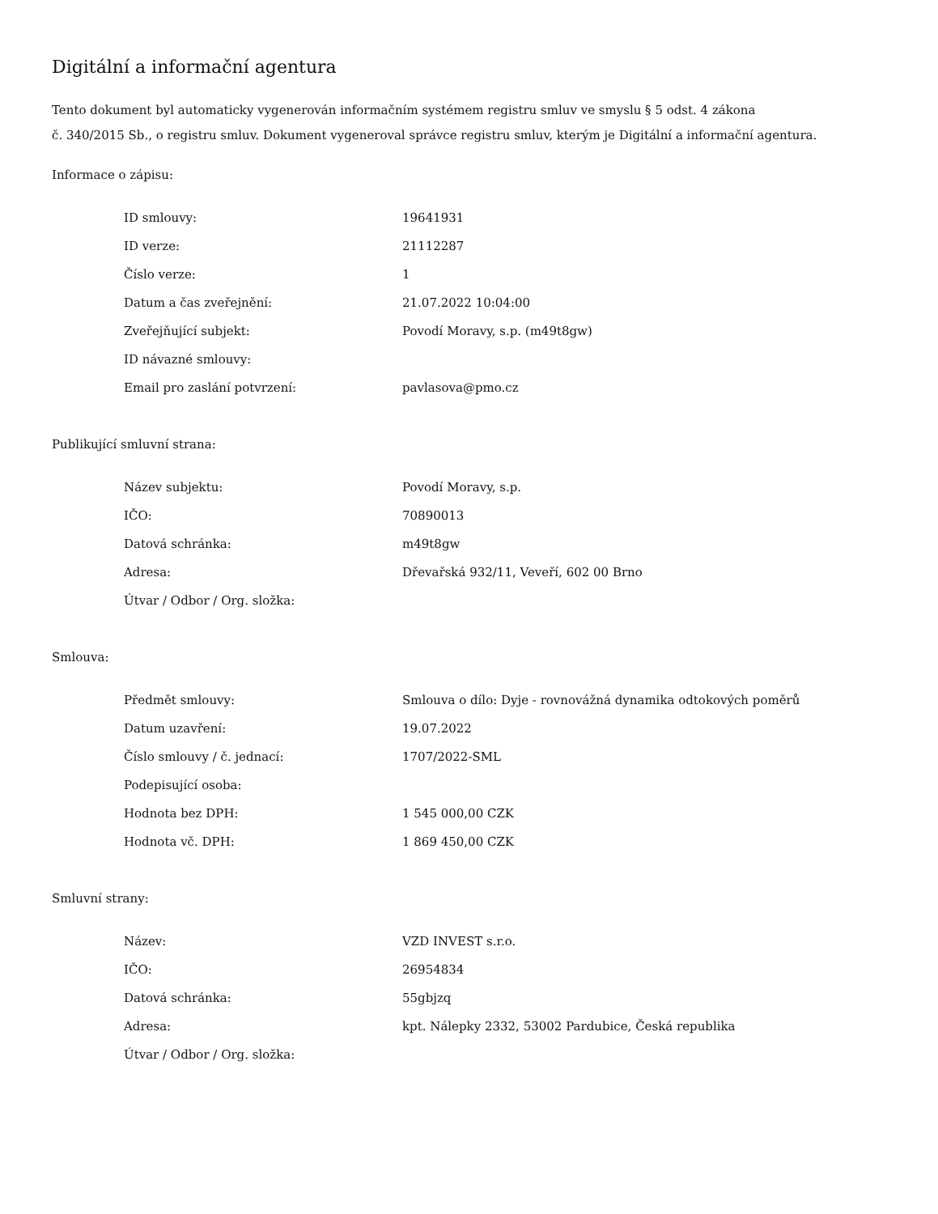Digitální a informační agentura
Tento dokument byl automaticky vygenerován informačním systémem registru smluv ve smyslu § 5 odst. 4 zákona
č. 340/2015 Sb., o registru smluv. Dokument vygeneroval správce registru smluv, kterým je Digitální a informační agentura.
Informace o zápisu:
| ID smlouvy: | 19641931 |
| ID verze: | 21112287 |
| Číslo verze: | 1 |
| Datum a čas zveřejnění: | 21.07.2022 10:04:00 |
| Zveřejňující subjekt: | Povodí Moravy, s.p. (m49t8gw) |
| ID návazné smlouvy: | |
| Email pro zaslání potvrzení: | pavlasova@pmo.cz |
Publikující smluvní strana:
| Název subjektu: | Povodí Moravy, s.p. |
| IČO: | 70890013 |
| Datová schránka: | m49t8gw |
| Adresa: | Dřevařská 932/11, Veveří, 602 00 Brno |
| Útvar / Odbor / Org. složka: | |
Smlouva:
| Předmět smlouvy: | Smlouva o dílo: Dyje - rovnovážná dynamika odtokových poměrů |
| Datum uzavření: | 19.07.2022 |
| Číslo smlouvy / č. jednací: | 1707/2022-SML |
| Podepisující osoba: | |
| Hodnota bez DPH: | 1 545 000,00 CZK |
| Hodnota vč. DPH: | 1 869 450,00 CZK |
Smluvní strany:
| Název: | VZD INVEST s.r.o. |
| IČO: | 26954834 |
| Datová schránka: | 55gbjzq |
| Adresa: | kpt. Nálepky 2332, 53002 Pardubice, Česká republika |
| Útvar / Odbor / Org. složka: | |